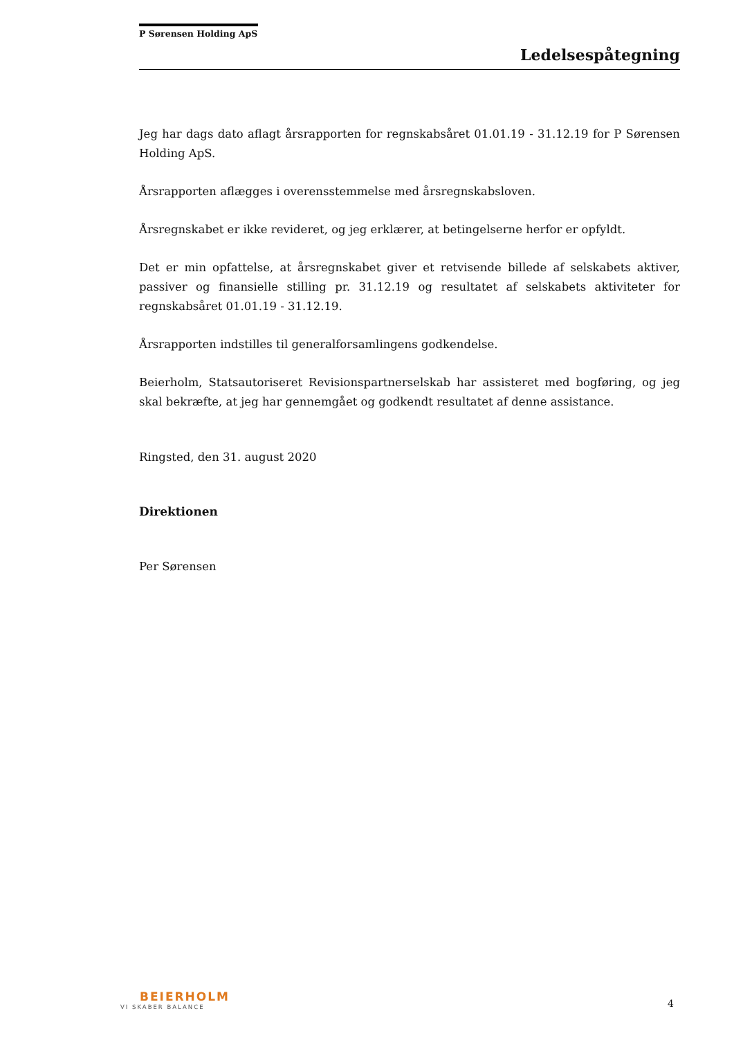P Sørensen Holding ApS
Ledelsespåtegning
Jeg har dags dato aflagt årsrapporten for regnskabsåret 01.01.19 - 31.12.19 for P Sørensen Holding ApS.
Årsrapporten aflægges i overensstemmelse med årsregnskabsloven.
Årsregnskabet er ikke revideret, og jeg erklærer, at betingelserne herfor er opfyldt.
Det er min opfattelse, at årsregnskabet giver et retvisende billede af selskabets aktiver, passiver og finansielle stilling pr. 31.12.19 og resultatet af selskabets aktiviteter for regnskabsåret 01.01.19 - 31.12.19.
Årsrapporten indstilles til generalforsamlingens godkendelse.
Beierholm, Statsautoriseret Revisionspartnerselskab har assisteret med bogføring, og jeg skal bekræfte, at jeg har gennemgået og godkendt resultatet af denne assistance.
Ringsted, den 31. august 2020
Direktionen
Per Sørensen
BEIERHOLM
VI SKABER BALANCE
4